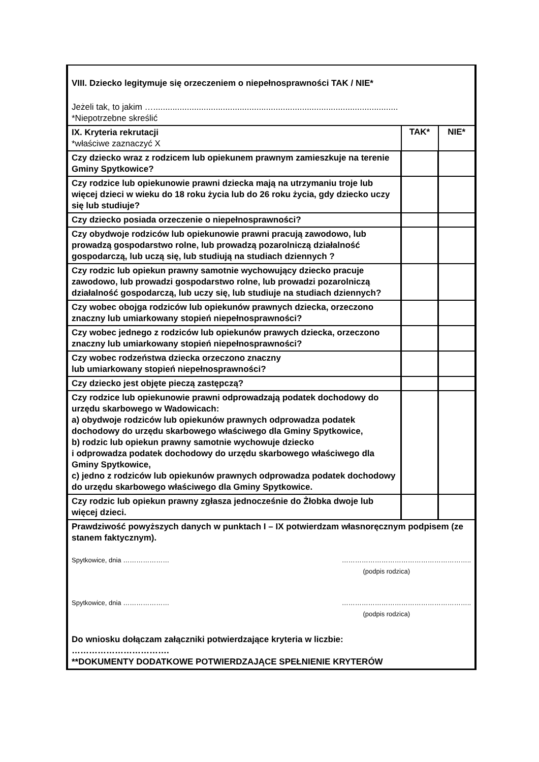| VIII. Dziecko legitymuje się orzeczeniem o niepełnosprawności TAK / NIE* Jeżeli tak, to jakim …...................................................................................................... *Niepotrzebne skreślić | | |
| IX. Kryteria rekrutacji *właściwe zaznaczyć X | TAK* | NIE* |
| Czy dziecko wraz z rodzicem lub opiekunem prawnym zamieszkuje na terenie Gminy Spytkowice? | | |
| Czy rodzice lub opiekunowie prawni dziecka mają na utrzymaniu troje lub więcej dzieci w wieku do 18 roku życia lub do 26 roku życia, gdy dziecko uczy się lub studiuje? | | |
| Czy dziecko posiada orzeczenie o niepełnosprawności? | | |
| Czy obydwoje rodziców lub opiekunowie prawni pracują zawodowo, lub prowadzą gospodarstwo rolne, lub prowadzą pozarolniczą działalność gospodarczą, lub uczą się, lub studiują na studiach dziennych ? | | |
| Czy rodzic lub opiekun prawny samotnie wychowujący dziecko pracuje zawodowo, lub prowadzi gospodarstwo rolne, lub prowadzi pozarolniczą działalność gospodarczą, lub uczy się, lub studiuje na studiach dziennych? | | |
| Czy wobec obojga rodziców lub opiekunów prawnych dziecka, orzeczono znaczny lub umiarkowany stopień niepełnosprawności? | | |
| Czy wobec jednego z rodziców lub opiekunów prawych dziecka, orzeczono znaczny lub umiarkowany stopień niepełnosprawności? | | |
| Czy wobec rodzeństwa dziecka orzeczono znaczny lub umiarkowany stopień niepełnosprawności? | | |
| Czy dziecko jest objęte pieczą zastępczą? | | |
| Czy rodzice lub opiekunowie prawni odprowadzają podatek dochodowy do urzędu skarbowego w Wadowicach: a) obydwoje rodziców lub opiekunów prawnych odprowadza podatek dochodowy do urzędu skarbowego właściwego dla Gminy Spytkowice, b) rodzic lub opiekun prawny samotnie wychowuje dziecko i odprowadza podatek dochodowy do urzędu skarbowego właściwego dla Gminy Spytkowice, c) jedno z rodziców lub opiekunów prawnych odprowadza podatek dochodowy do urzędu skarbowego właściwego dla Gminy Spytkowice. | | |
| Czy rodzic lub opiekun prawny zgłasza jednocześnie do Żłobka dwoje lub więcej dzieci. | | |
| Prawdziwość powyższych danych w punktach I – IX potwierdzam własnoręcznym podpisem (ze stanem faktycznym). Spytkowice, dnia ………………… ………………………………………………….. (podpis rodzica) Spytkowice, dnia ………………… ………………………………………………….. (podpis rodzica) Do wniosku dołączam załączniki potwierdzające kryteria w liczbie: ……………………………. **DOKUMENTY DODATKOWE POTWIERDZAJĄCE SPEŁNIENIE KRYTERÓW | | |